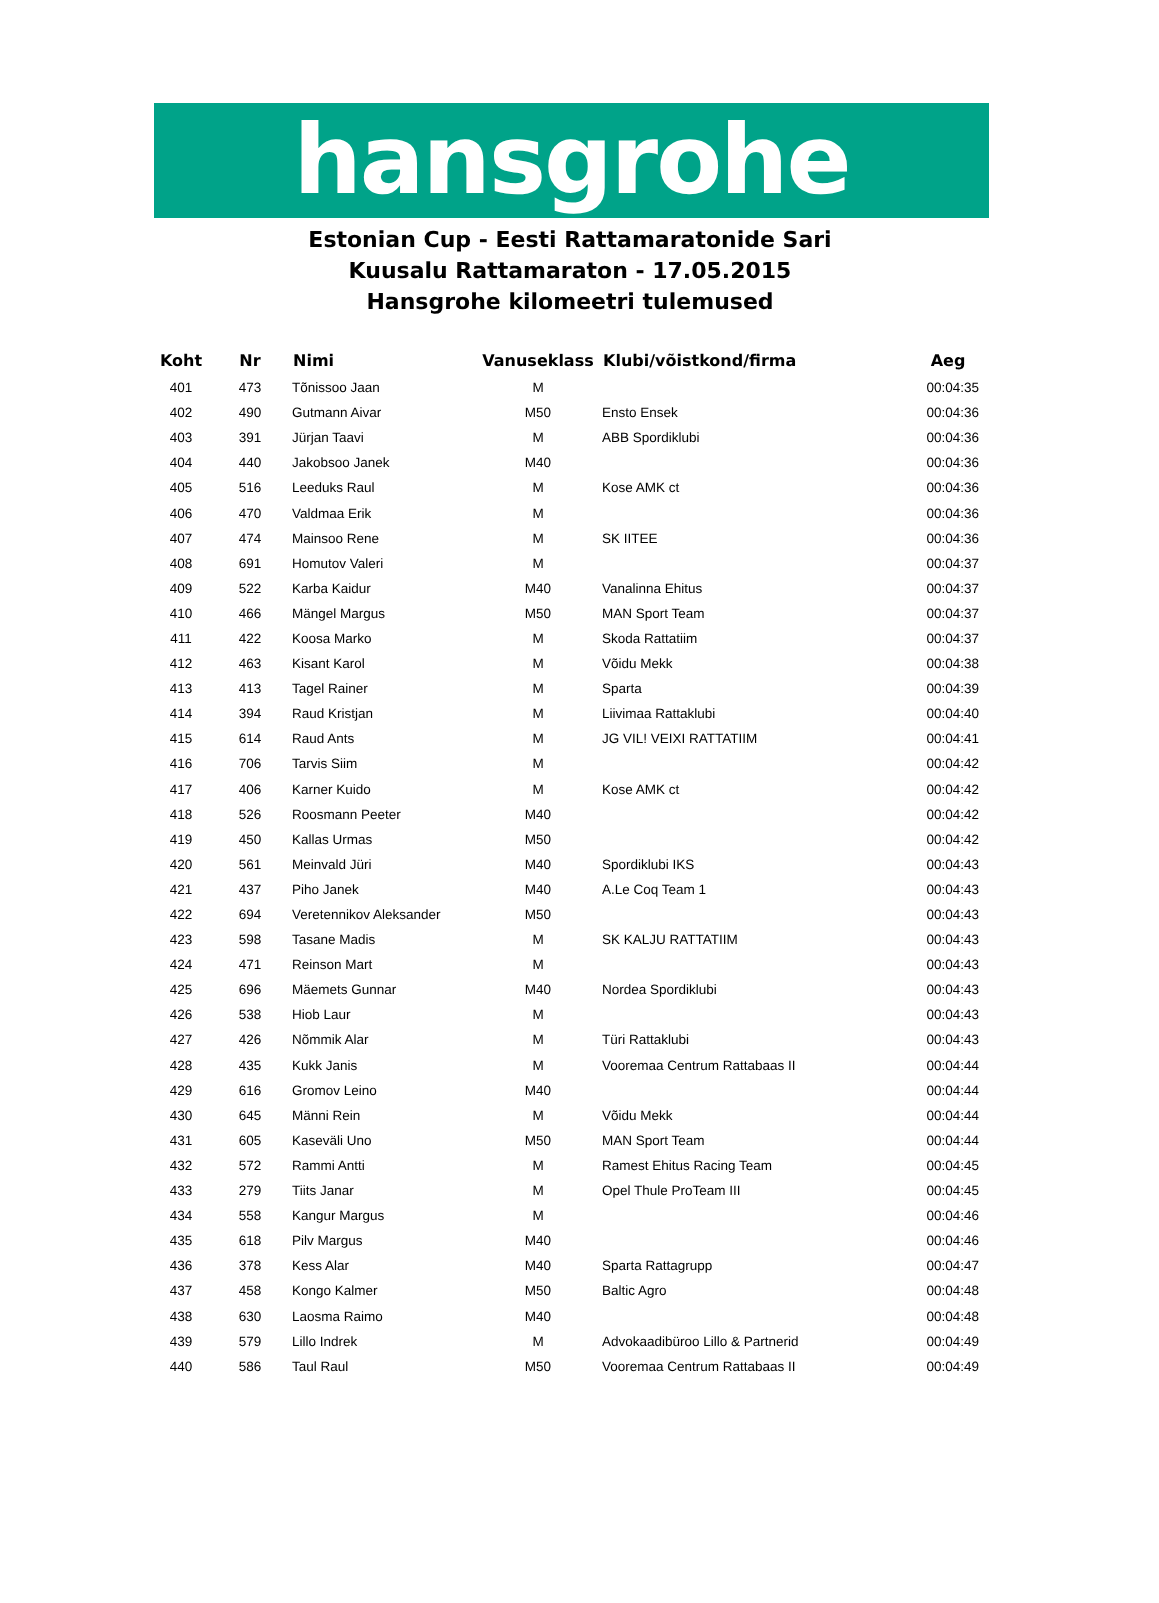hansgrohe
Estonian Cup - Eesti Rattamaratonide Sari
Kuusalu Rattamaraton - 17.05.2015
Hansgrohe kilomeetri tulemused
| Koht | Nr | Nimi | Vanuseklass | Klubi/võistkond/firma | Aeg |
| --- | --- | --- | --- | --- | --- |
| 401 | 473 | Tõnissoo Jaan | M | | 00:04:35 |
| 402 | 490 | Gutmann Aivar | M50 | Ensto Ensek | 00:04:36 |
| 403 | 391 | Jürjan Taavi | M | ABB Spordiklubi | 00:04:36 |
| 404 | 440 | Jakobsoo Janek | M40 | | 00:04:36 |
| 405 | 516 | Leeduks Raul | M | Kose AMK ct | 00:04:36 |
| 406 | 470 | Valdmaa Erik | M | | 00:04:36 |
| 407 | 474 | Mainsoo Rene | M | SK IITEE | 00:04:36 |
| 408 | 691 | Homutov Valeri | M | | 00:04:37 |
| 409 | 522 | Karba Kaidur | M40 | Vanalinna Ehitus | 00:04:37 |
| 410 | 466 | Mängel Margus | M50 | MAN Sport Team | 00:04:37 |
| 411 | 422 | Koosa Marko | M | Skoda Rattatiim | 00:04:37 |
| 412 | 463 | Kisant Karol | M | Võidu Mekk | 00:04:38 |
| 413 | 413 | Tagel Rainer | M | Sparta | 00:04:39 |
| 414 | 394 | Raud Kristjan | M | Liivimaa Rattaklubi | 00:04:40 |
| 415 | 614 | Raud Ants | M | JG VIL! VEIXI RATTATIIM | 00:04:41 |
| 416 | 706 | Tarvis Siim | M | | 00:04:42 |
| 417 | 406 | Karner Kuido | M | Kose AMK ct | 00:04:42 |
| 418 | 526 | Roosmann Peeter | M40 | | 00:04:42 |
| 419 | 450 | Kallas Urmas | M50 | | 00:04:42 |
| 420 | 561 | Meinvald Jüri | M40 | Spordiklubi IKS | 00:04:43 |
| 421 | 437 | Piho Janek | M40 | A.Le Coq Team 1 | 00:04:43 |
| 422 | 694 | Veretennikov Aleksander | M50 | | 00:04:43 |
| 423 | 598 | Tasane Madis | M | SK KALJU RATTATIIM | 00:04:43 |
| 424 | 471 | Reinson Mart | M | | 00:04:43 |
| 425 | 696 | Mäemets Gunnar | M40 | Nordea Spordiklubi | 00:04:43 |
| 426 | 538 | Hiob Laur | M | | 00:04:43 |
| 427 | 426 | Nõmmik Alar | M | Türi Rattaklubi | 00:04:43 |
| 428 | 435 | Kukk Janis | M | Vooremaa Centrum Rattabaas II | 00:04:44 |
| 429 | 616 | Gromov Leino | M40 | | 00:04:44 |
| 430 | 645 | Männi Rein | M | Võidu Mekk | 00:04:44 |
| 431 | 605 | Kaseväli Uno | M50 | MAN Sport Team | 00:04:44 |
| 432 | 572 | Rammi Antti | M | Ramest Ehitus Racing Team | 00:04:45 |
| 433 | 279 | Tiits Janar | M | Opel Thule ProTeam III | 00:04:45 |
| 434 | 558 | Kangur Margus | M | | 00:04:46 |
| 435 | 618 | Pilv Margus | M40 | | 00:04:46 |
| 436 | 378 | Kess Alar | M40 | Sparta Rattagrupp | 00:04:47 |
| 437 | 458 | Kongo Kalmer | M50 | Baltic Agro | 00:04:48 |
| 438 | 630 | Laosma Raimo | M40 | | 00:04:48 |
| 439 | 579 | Lillo Indrek | M | Advokaadibüroo Lillo & Partnerid | 00:04:49 |
| 440 | 586 | Taul Raul | M50 | Vooremaa Centrum Rattabaas II | 00:04:49 |